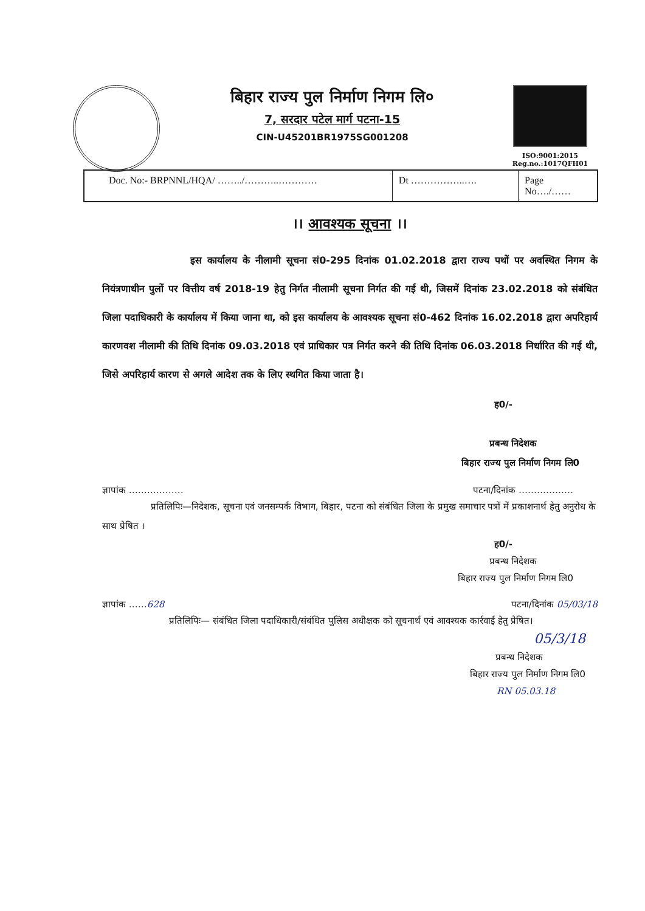बिहार राज्य पुल निर्माण निगम लि०
7, सरदार पटेल मार्ग पटना-15
CIN-U45201BR1975SG001208
ISO:9001:2015
Reg.no.:1017QFH01
Doc. No:- BRPNNL/HQA/ ……../………..………… Dt ……………..…. Page No…./……
।। आवश्यक सूचना ।।
इस कार्यालय के नीलामी सूचना सं0-295 दिनांक 01.02.2018 द्वारा राज्य पथों पर अवस्थित निगम के नियंत्रणाधीन पुलों पर वित्तीय वर्ष 2018-19 हेतु निर्गत नीलामी सूचना निर्गत की गई थी, जिसमें दिनांक 23.02.2018 को संबंधित जिला पदाधिकारी के कार्यालय में किया जाना था, को इस कार्यालय के आवश्यक सूचना सं0-462 दिनांक 16.02.2018 द्वारा अपरिहार्य कारणवश नीलामी की तिथि दिनांक 09.03.2018 एवं प्राधिकार पत्र निर्गत करने की तिथि दिनांक 06.03.2018 निर्धारित की गई थी, जिसे अपरिहार्य कारण से अगले आदेश तक के लिए स्थगित किया जाता है।
ह0/-
प्रबन्ध निदेशक
बिहार राज्य पुल निर्माण निगम लि0
ज्ञापांक ……………… पटना/दिनांक ………………
प्रतिलिपिः—निदेशक, सूचना एवं जनसम्पर्क विभाग, बिहार, पटना को संबंधित जिला के प्रमुख समाचार पत्रों में प्रकाशनार्थ हेतु अनुरोध के साथ प्रेषित ।
ह0/-
प्रबन्ध निदेशक
बिहार राज्य पुल निर्माण निगम लि0
ज्ञापांक ……628 पटना/दिनांक 05/03/18
प्रतिलिपिः— संबंधित जिला पदाधिकारी/संबंधित पुलिस अधीक्षक को सूचनार्थ एवं आवश्यक कार्रवाई हेतु प्रेषित।
05/3/18
प्रबन्ध निदेशक
बिहार राज्य पुल निर्माण निगम लि0
RN 05.03.18